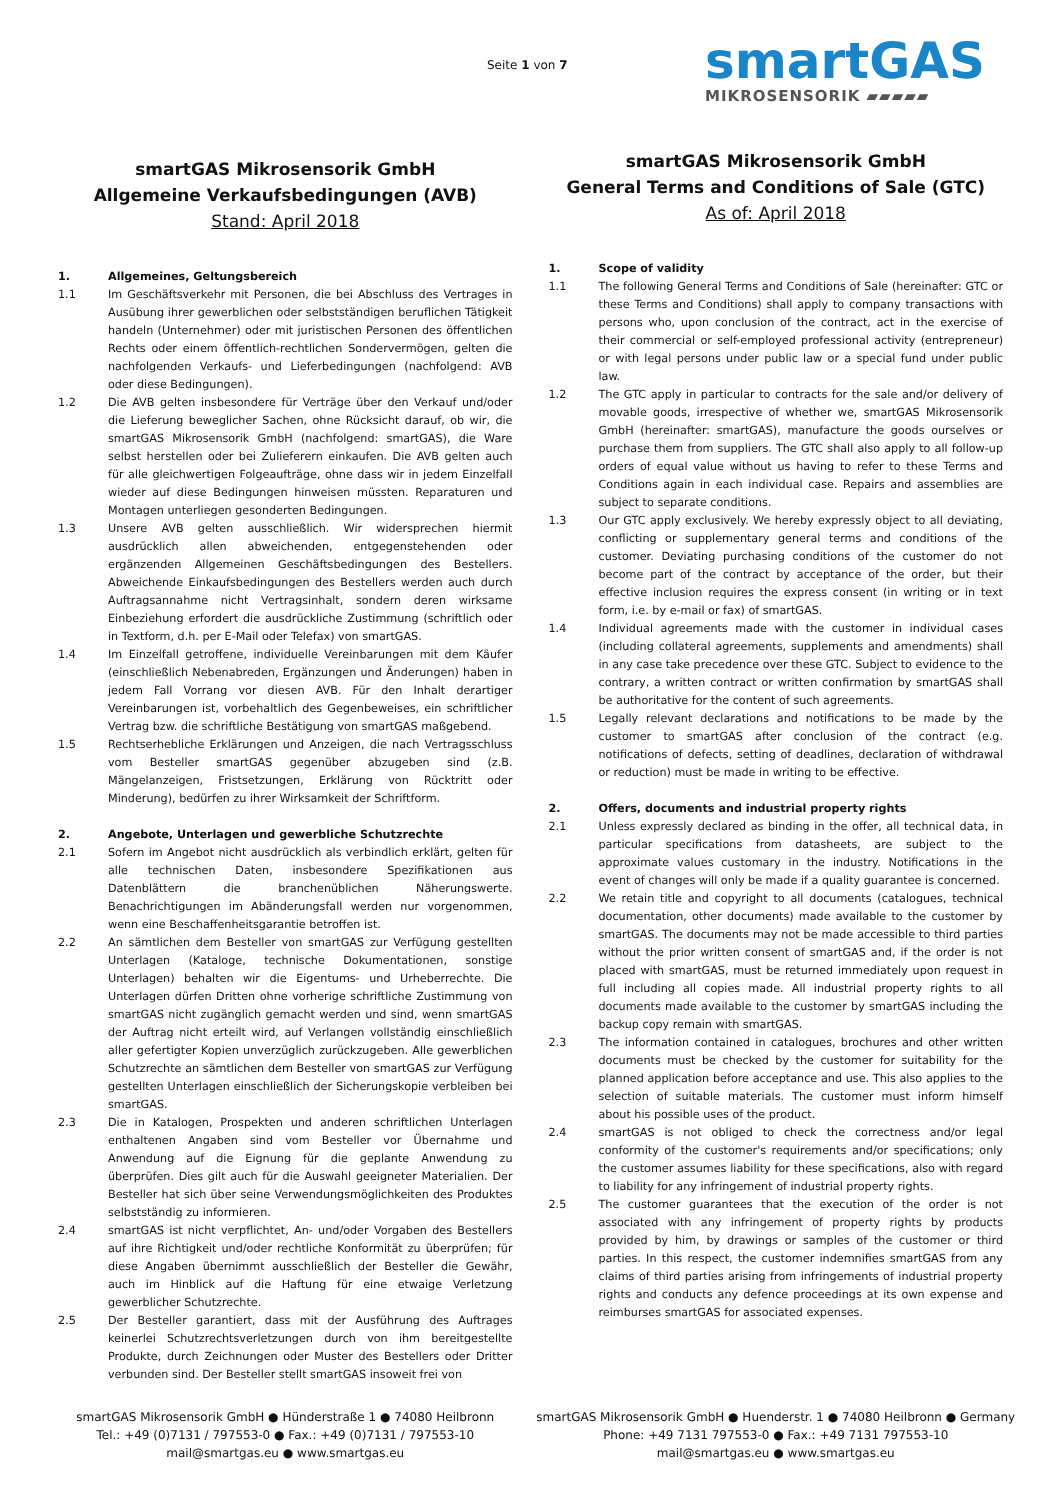Seite 1 von 7 smartGAS
MIKROSENSORIK ▰▰▰▰▰
smartGAS Mikrosensorik GmbH
Allgemeine Verkaufsbedingungen (AVB)
Stand: April 2018
1. Allgemeines, Geltungsbereich
1.1 Im Geschäftsverkehr mit Personen, die bei Abschluss des Vertrages in Ausübung ihrer gewerblichen oder selbstständigen beruflichen Tätigkeit handeln (Unternehmer) oder mit juristischen Personen des öffentlichen Rechts oder einem öffentlich-rechtlichen Sondervermögen, gelten die nachfolgenden Verkaufs- und Lieferbedingungen (nachfolgend: AVB oder diese Bedingungen).
1.2 Die AVB gelten insbesondere für Verträge über den Verkauf und/oder die Lieferung beweglicher Sachen, ohne Rücksicht darauf, ob wir, die smartGAS Mikrosensorik GmbH (nachfolgend: smartGAS), die Ware selbst herstellen oder bei Zulieferern einkaufen. Die AVB gelten auch für alle gleichwertigen Folgeaufträge, ohne dass wir in jedem Einzelfall wieder auf diese Bedingungen hinweisen müssten. Reparaturen und Montagen unterliegen gesonderten Bedingungen.
1.3 Unsere AVB gelten ausschließlich. Wir widersprechen hiermit ausdrücklich allen abweichenden, entgegenstehenden oder ergänzenden Allgemeinen Geschäftsbedingungen des Bestellers. Abweichende Einkaufsbedingungen des Bestellers werden auch durch Auftragsannahme nicht Vertragsinhalt, sondern deren wirksame Einbeziehung erfordert die ausdrückliche Zustimmung (schriftlich oder in Textform, d.h. per E-Mail oder Telefax) von smartGAS.
1.4 Im Einzelfall getroffene, individuelle Vereinbarungen mit dem Käufer (einschließlich Nebenabreden, Ergänzungen und Änderungen) haben in jedem Fall Vorrang vor diesen AVB. Für den Inhalt derartiger Vereinbarungen ist, vorbehaltlich des Gegenbeweises, ein schriftlicher Vertrag bzw. die schriftliche Bestätigung von smartGAS maßgebend.
1.5 Rechtserhebliche Erklärungen und Anzeigen, die nach Vertragsschluss vom Besteller smartGAS gegenüber abzugeben sind (z.B. Mängelanzeigen, Fristsetzungen, Erklärung von Rücktritt oder Minderung), bedürfen zu ihrer Wirksamkeit der Schriftform.
2. Angebote, Unterlagen und gewerbliche Schutzrechte
2.1 Sofern im Angebot nicht ausdrücklich als verbindlich erklärt, gelten für alle technischen Daten, insbesondere Spezifikationen aus Datenblättern die branchenüblichen Näherungswerte. Benachrichtigungen im Abänderungsfall werden nur vorgenommen, wenn eine Beschaffenheitsgarantie betroffen ist.
2.2 An sämtlichen dem Besteller von smartGAS zur Verfügung gestellten Unterlagen (Kataloge, technische Dokumentationen, sonstige Unterlagen) behalten wir die Eigentums- und Urheberrechte. Die Unterlagen dürfen Dritten ohne vorherige schriftliche Zustimmung von smartGAS nicht zugänglich gemacht werden und sind, wenn smartGAS der Auftrag nicht erteilt wird, auf Verlangen vollständig einschließlich aller gefertigter Kopien unverzüglich zurückzugeben. Alle gewerblichen Schutzrechte an sämtlichen dem Besteller von smartGAS zur Verfügung gestellten Unterlagen einschließlich der Sicherungskopie verbleiben bei smartGAS.
2.3 Die in Katalogen, Prospekten und anderen schriftlichen Unterlagen enthaltenen Angaben sind vom Besteller vor Übernahme und Anwendung auf die Eignung für die geplante Anwendung zu überprüfen. Dies gilt auch für die Auswahl geeigneter Materialien. Der Besteller hat sich über seine Verwendungsmöglichkeiten des Produktes selbstständig zu informieren.
2.4 smartGAS ist nicht verpflichtet, An- und/oder Vorgaben des Bestellers auf ihre Richtigkeit und/oder rechtliche Konformität zu überprüfen; für diese Angaben übernimmt ausschließlich der Besteller die Gewähr, auch im Hinblick auf die Haftung für eine etwaige Verletzung gewerblicher Schutzrechte.
2.5 Der Besteller garantiert, dass mit der Ausführung des Auftrages keinerlei Schutzrechtsverletzungen durch von ihm bereitgestellte Produkte, durch Zeichnungen oder Muster des Bestellers oder Dritter verbunden sind. Der Besteller stellt smartGAS insoweit frei von
smartGAS Mikrosensorik GmbH
General Terms and Conditions of Sale (GTC)
As of: April 2018
1. Scope of validity
1.1 The following General Terms and Conditions of Sale (hereinafter: GTC or these Terms and Conditions) shall apply to company transactions with persons who, upon conclusion of the contract, act in the exercise of their commercial or self-employed professional activity (entrepreneur) or with legal persons under public law or a special fund under public law.
1.2 The GTC apply in particular to contracts for the sale and/or delivery of movable goods, irrespective of whether we, smartGAS Mikrosensorik GmbH (hereinafter: smartGAS), manufacture the goods ourselves or purchase them from suppliers. The GTC shall also apply to all follow-up orders of equal value without us having to refer to these Terms and Conditions again in each individual case. Repairs and assemblies are subject to separate conditions.
1.3 Our GTC apply exclusively. We hereby expressly object to all deviating, conflicting or supplementary general terms and conditions of the customer. Deviating purchasing conditions of the customer do not become part of the contract by acceptance of the order, but their effective inclusion requires the express consent (in writing or in text form, i.e. by e-mail or fax) of smartGAS.
1.4 Individual agreements made with the customer in individual cases (including collateral agreements, supplements and amendments) shall in any case take precedence over these GTC. Subject to evidence to the contrary, a written contract or written confirmation by smartGAS shall be authoritative for the content of such agreements.
1.5 Legally relevant declarations and notifications to be made by the customer to smartGAS after conclusion of the contract (e.g. notifications of defects, setting of deadlines, declaration of withdrawal or reduction) must be made in writing to be effective.
2. Offers, documents and industrial property rights
2.1 Unless expressly declared as binding in the offer, all technical data, in particular specifications from datasheets, are subject to the approximate values customary in the industry. Notifications in the event of changes will only be made if a quality guarantee is concerned.
2.2 We retain title and copyright to all documents (catalogues, technical documentation, other documents) made available to the customer by smartGAS. The documents may not be made accessible to third parties without the prior written consent of smartGAS and, if the order is not placed with smartGAS, must be returned immediately upon request in full including all copies made. All industrial property rights to all documents made available to the customer by smartGAS including the backup copy remain with smartGAS.
2.3 The information contained in catalogues, brochures and other written documents must be checked by the customer for suitability for the planned application before acceptance and use. This also applies to the selection of suitable materials. The customer must inform himself about his possible uses of the product.
2.4 smartGAS is not obliged to check the correctness and/or legal conformity of the customer's requirements and/or specifications; only the customer assumes liability for these specifications, also with regard to liability for any infringement of industrial property rights.
2.5 The customer guarantees that the execution of the order is not associated with any infringement of property rights by products provided by him, by drawings or samples of the customer or third parties. In this respect, the customer indemnifies smartGAS from any claims of third parties arising from infringements of industrial property rights and conducts any defence proceedings at its own expense and reimburses smartGAS for associated expenses.
smartGAS Mikrosensorik GmbH ● Hünderstraße 1 ● 74080 Heilbronn
Tel.: +49 (0)7131 / 797553-0 ● Fax.: +49 (0)7131 / 797553-10
mail@smartgas.eu ● www.smartgas.eu
smartGAS Mikrosensorik GmbH ● Huenderstr. 1 ● 74080 Heilbronn ● Germany
Phone: +49 7131 797553-0 ● Fax.: +49 7131 797553-10
mail@smartgas.eu ● www.smartgas.eu